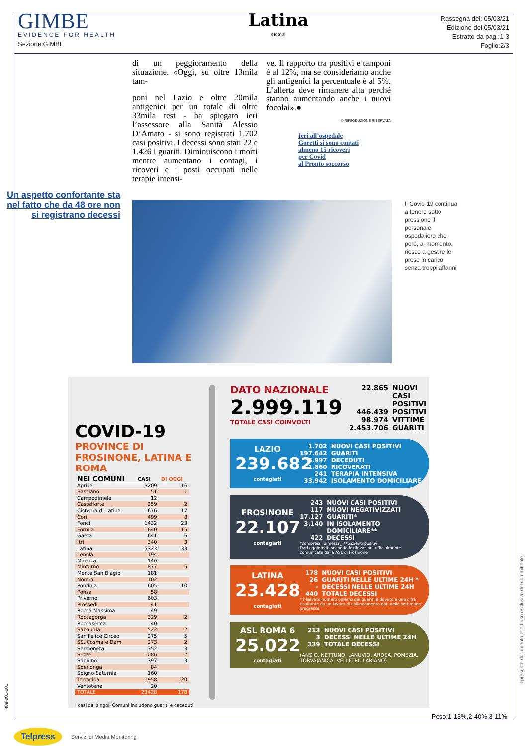GIMBE
EVIDENCE FOR HEALTH
Sezione:GIMBE
Latina
OGGI
Rassegna del: 05/03/21
Edizione del:05/03/21
Estratto da pag.:1-3
Foglio:2/3
di un peggioramento della situazione. «Oggi, su oltre 13mila tam-
poni nel Lazio e oltre 20mila antigenici per un totale di oltre 33mila test - ha spiegato ieri l’assessore alla Sanità Alessio D’Amato - si sono registrati 1.702 casi positivi. I decessi sono stati 22 e 1.426 i guariti. Diminuiscono i morti mentre aumentano i contagi, i ricoveri e i posti occupati nelle terapie intensi-
ve. Il rapporto tra positivi e tamponi è al 12%, ma se consideriamo anche gli antigenici la percentuale è al 5%. L’allerta deve rimanere alta perché stanno aumentando anche i nuovi focolai».●
© RIPRODUZIONE RISERVATA
Ieri all’ospedale
Goretti si sono contati
almeno 15 ricoveri
per Covid
al Pronto soccorso
Un aspetto confortante sta nel fatto che da 48 ore non si registrano decessi
Il Covid-19 continua a tenere sotto pressione il personale ospedaliero che però, al momento, riesce a gestire le prese in carico senza troppi affanni
COVID-19
PROVINCE DI FROSINONE, LATINA E ROMA
| NEI COMUNI | CASI | DI OGGI |
| --- | --- | --- |
| Aprilia | 3209 | 16 |
| Bassiano | 51 | 1 |
| Campodimele | 12 | |
| Castelforte | 259 | 2 |
| Cisterna di Latina | 1676 | 17 |
| Cori | 499 | 8 |
| Fondi | 1432 | 23 |
| Formia | 1640 | 15 |
| Gaeta | 641 | 6 |
| Itri | 340 | 3 |
| Latina | 5323 | 33 |
| Lenola | 194 | |
| Maenza | 140 | |
| Minturno | 877 | 5 |
| Monte San Biagio | 181 | |
| Norma | 102 | |
| Pontinia | 605 | 10 |
| Ponza | 58 | |
| Priverno | 603 | |
| Prossedi | 41 | |
| Rocca Massima | 49 | |
| Roccagorga | 329 | 2 |
| Roccasecca | 40 | |
| Sabaudia | 522 | 2 |
| San Felice Circeo | 275 | 5 |
| SS. Cosma e Dam. | 273 | 2 |
| Sermoneta | 352 | 3 |
| Sezze | 1086 | 2 |
| Sonnino | 397 | 3 |
| Sperlonga | 84 | |
| Spigno Saturnia | 160 | |
| Terracina | 1958 | 20 |
| Ventotene | 20 | |
| TOTALE | 23428 | 178 |
I casi dei singoli Comuni includono guariti e deceduti
DATO NAZIONALE
2.999.119
TOTALE CASI COINVOLTI
22.865 NUOVI CASI POSITIVI 446.439 POSITIVI 98.974 VITTIME 2.453.706 GUARITI
LAZIO
239.682
contagiati
1.702 NUOVI CASI POSITIVI 197.642 GUARITI 5.997 DECEDUTI 1.860 RICOVERATI 241 TERAPIA INTENSIVA 33.942 ISOLAMENTO DOMICILIARE
FROSINONE
22.107
contagiati
243 NUOVI CASI POSITIVI 117 NUOVI NEGATIVIZZATI 17.127 GUARITI* 3.140 IN ISOLAMENTO DOMICILIARE** 422 DECESSI
*compresi i dimessi _ **pazienti positivi
Dati aggiornati secondo le rilevazioni ufficialmente comunicate dalla ASL di Frosinone
LATINA
23.428
contagiati
178 NUOVI CASI POSITIVI 26 GUARITI NELLE ULTIME 24H * - DECESSI NELLE ULTIME 24H 440 TOTALE DECESSI
* l’elevato numero odierno dei guariti è dovuto a una cifra risultante da un lavoro di riallineamento dati delle settimane pregresse
ASL ROMA 6
25.022
contagiati
213 NUOVI CASI POSITIVI 3 DECESSI NELLE ULTIME 24H 339 TOTALE DECESSI
(ANZIO, NETTUNO, LANUVIO, ARDEA, POMEZIA, TORVAJANICA, VELLETRI, LARIANO)
Peso:1-13%,2-40%,3-11%
Il presente documento e' ad uso esclusivo del committente.
489-001-001
Telpress Servizi di Media Monitoring